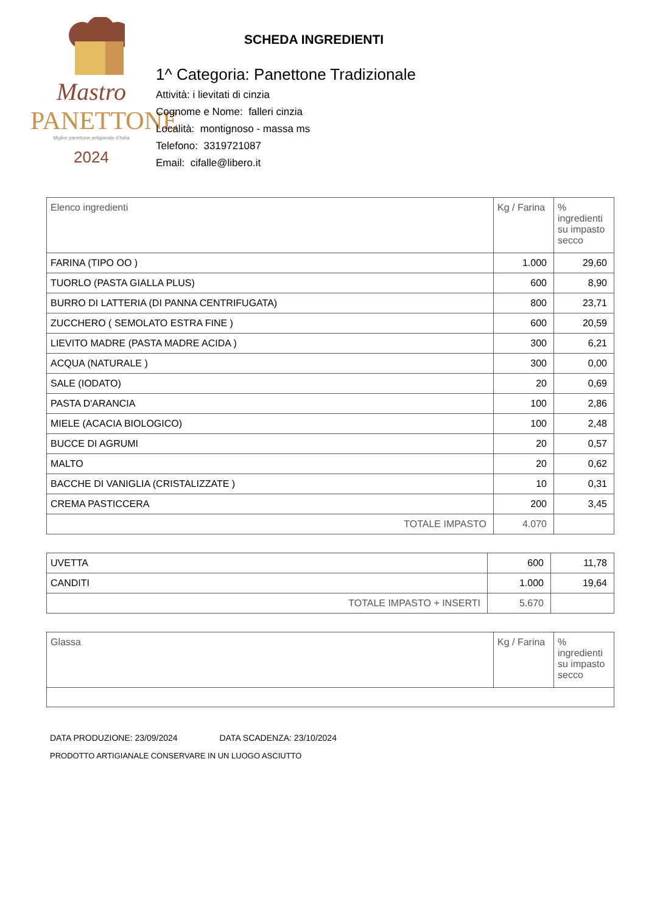Mastro
PANETTONE
Miglior panettone artigianale d'Italia
2024
SCHEDA INGREDIENTI
1^ Categoria: Panettone Tradizionale
Attività: i lievitati di cinzia
Cognome e Nome: falleri cinzia
Località: montignoso - massa ms
Telefono: 3319721087
Email: cifalle@libero.it
| Elenco ingredienti | Kg / Farina | % ingredienti su impasto secco |
| FARINA (TIPO OO ) | 1.000 | 29,60 |
| TUORLO (PASTA GIALLA PLUS) | 600 | 8,90 |
| BURRO DI LATTERIA (DI PANNA CENTRIFUGATA) | 800 | 23,71 |
| ZUCCHERO ( SEMOLATO ESTRA FINE ) | 600 | 20,59 |
| LIEVITO MADRE (PASTA MADRE ACIDA ) | 300 | 6,21 |
| ACQUA (NATURALE ) | 300 | 0,00 |
| SALE (IODATO) | 20 | 0,69 |
| PASTA D'ARANCIA | 100 | 2,86 |
| MIELE (ACACIA BIOLOGICO) | 100 | 2,48 |
| BUCCE DI AGRUMI | 20 | 0,57 |
| MALTO | 20 | 0,62 |
| BACCHE DI VANIGLIA (CRISTALIZZATE ) | 10 | 0,31 |
| CREMA PASTICCERA | 200 | 3,45 |
| TOTALE IMPASTO | 4.070 | |
| UVETTA | 600 | 11,78 |
| CANDITI | 1.000 | 19,64 |
| TOTALE IMPASTO + INSERTI | 5.670 | |
| Glassa | Kg / Farina | % ingredienti su impasto secco |
DATA PRODUZIONE: 23/09/2024 DATA SCADENZA: 23/10/2024
PRODOTTO ARTIGIANALE CONSERVARE IN UN LUOGO ASCIUTTO